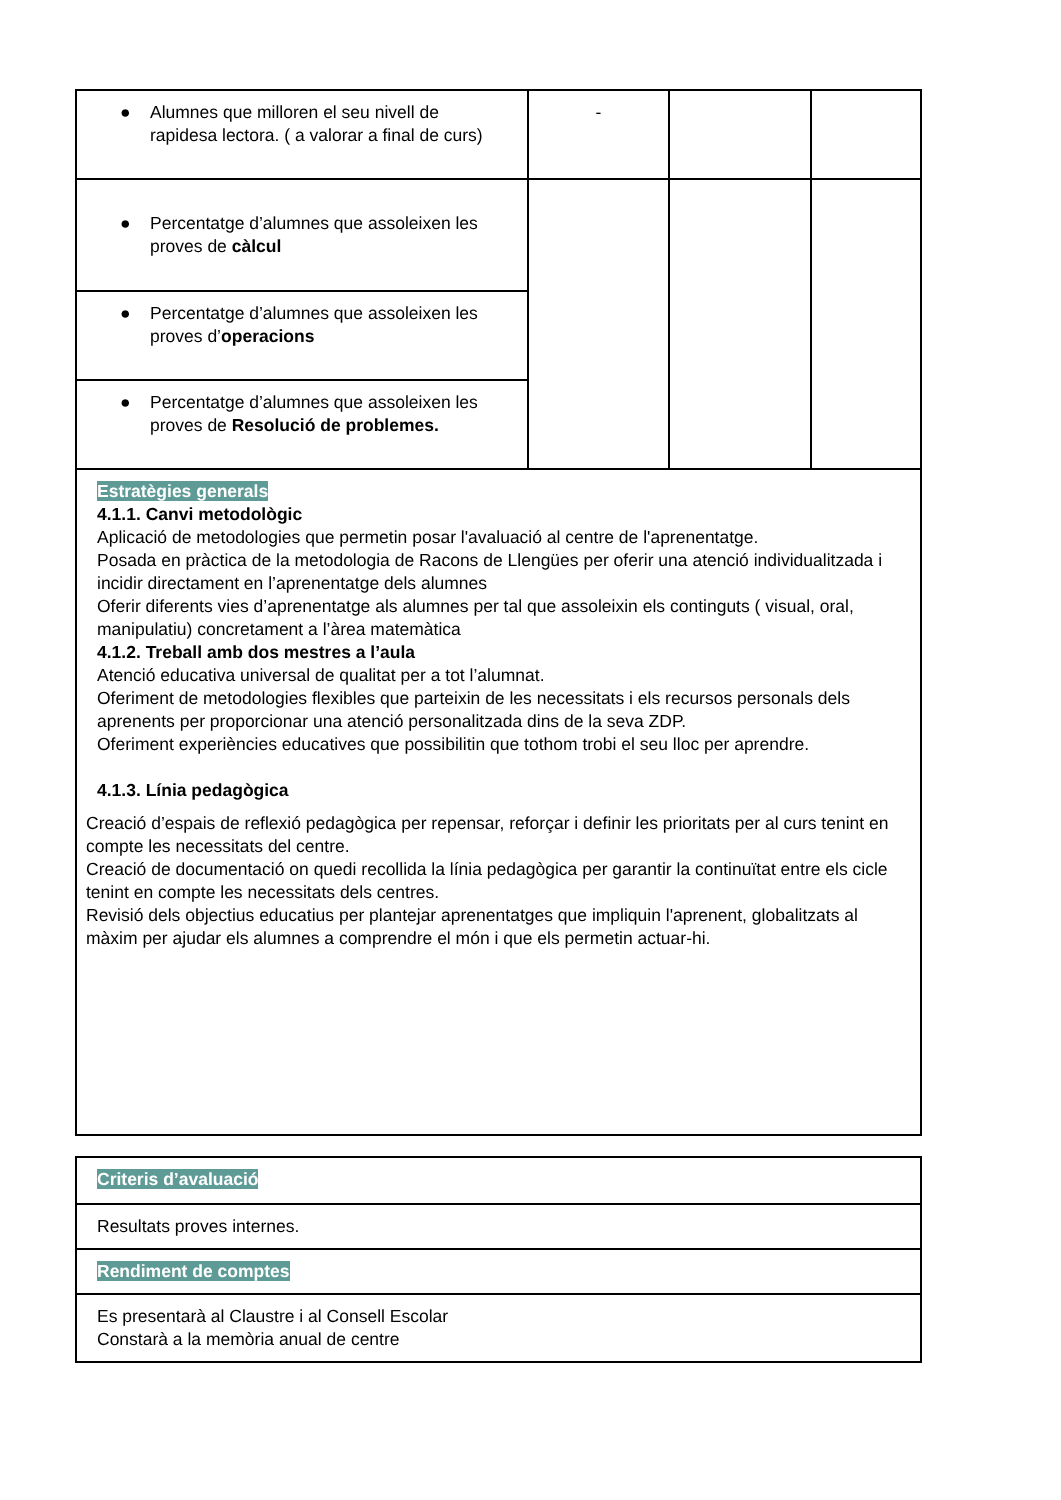| ● Alumnes que milloren el seu nivell de rapidesa lectora. ( a valorar a final de curs) | - | | |
| ● Percentatge d’alumnes que assoleixen les proves de càlcul | | | |
| ● Percentatge d’alumnes que assoleixen les proves d’ operacions | | | |
| ● Percentatge d’alumnes que assoleixen les proves de Resolució de problemes. | | | |
| Estratègies generals 4.1.1. Canvi metodològic Aplicació de metodologies que permetin posar l'avaluació al centre de l'aprenentatge. Posada en pràctica de la metodologia de Racons de Llengües per oferir una atenció individualitzada i incidir directament en l’aprenentatge dels alumnes Oferir diferents vies d’aprenentatge als alumnes per tal que assoleixin els continguts ( visual, oral, manipulatiu) concretament a l’àrea matemàtica 4.1.2. Treball amb dos mestres a l’aula Atenció educativa universal de qualitat per a tot l’alumnat. Oferiment de metodologies flexibles que parteixin de les necessitats i els recursos personals dels aprenents per proporcionar una atenció personalitzada dins de la seva ZDP. Oferiment experiències educatives que possibilitin que tothom trobi el seu lloc per aprendre. 4.1.3. Línia pedagògica Creació d’espais de reflexió pedagògica per repensar, reforçar i definir les prioritats per al curs tenint en compte les necessitats del centre. Creació de documentació on quedi recollida la línia pedagògica per garantir la continuïtat entre els cicle tenint en compte les necessitats dels centres. Revisió dels objectius educatius per plantejar aprenentatges que impliquin l'aprenent, globalitzats al màxim per ajudar els alumnes a comprendre el món i que els permetin actuar-hi. | | | |
| Criteris d’avaluació |
| Resultats proves internes. |
| Rendiment de comptes |
| Es presentarà al Claustre i al Consell Escolar Constarà a la memòria anual de centre |